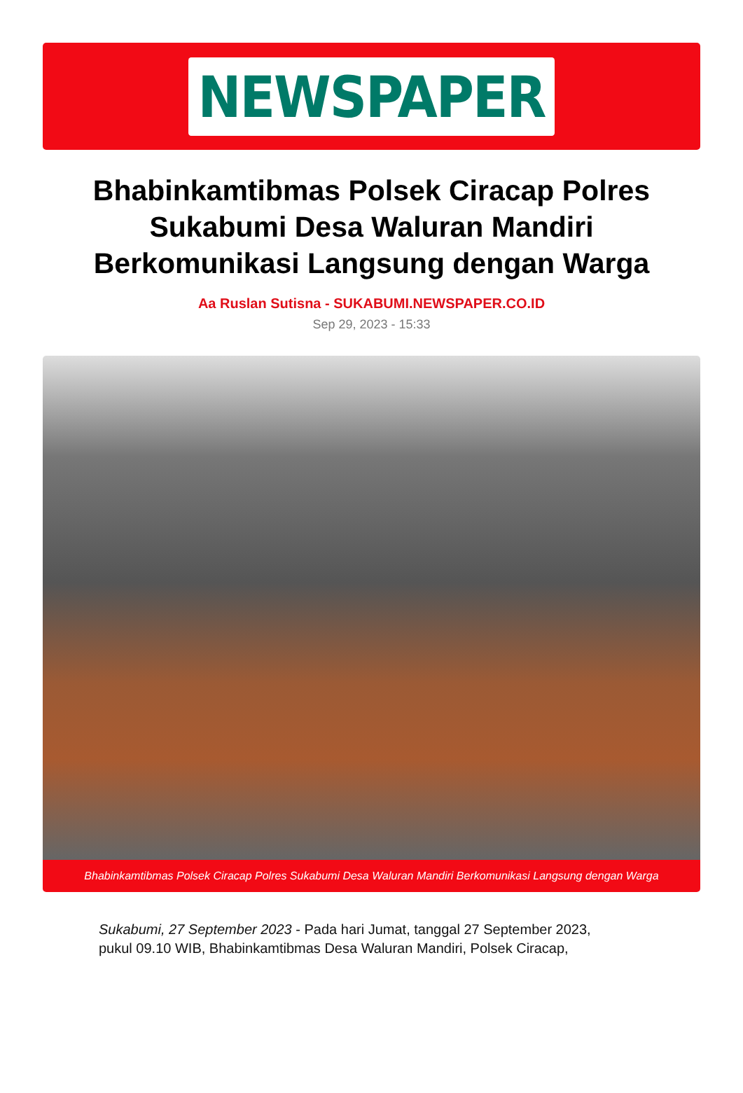NEWSPAPER
Bhabinkamtibmas Polsek Ciracap Polres Sukabumi Desa Waluran Mandiri Berkomunikasi Langsung dengan Warga
Aa Ruslan Sutisna - SUKABUMI.NEWSPAPER.CO.ID
Sep 29, 2023 - 15:33
Bhabinkamtibmas Polsek Ciracap Polres Sukabumi Desa Waluran Mandiri Berkomunikasi Langsung dengan Warga
Sukabumi, 27 September 2023 - Pada hari Jumat, tanggal 27 September 2023, pukul 09.10 WIB, Bhabinkamtibmas Desa Waluran Mandiri, Polsek Ciracap,